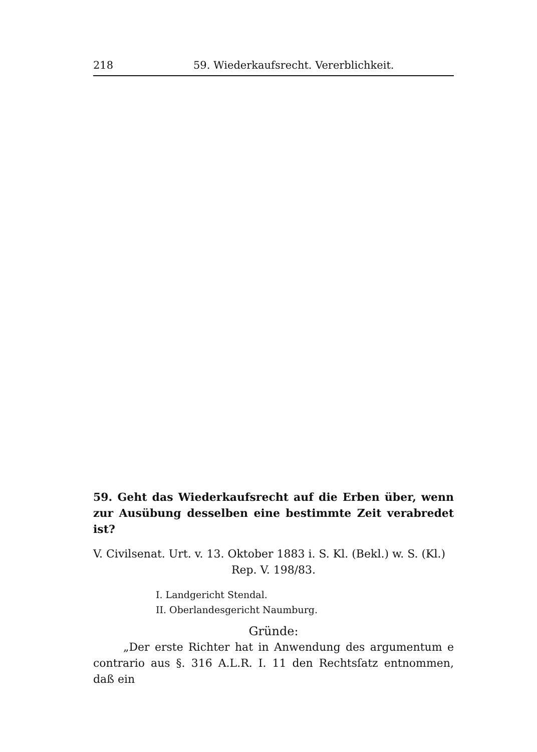218 59. Wiederkaufsrecht. Vererblichkeit.
59. Geht das Wiederkaufsrecht auf die Erben über, wenn zur Ausübung desselben eine bestimmte Zeit verabredet ist?
V. Civilsenat. Urt. v. 13. Oktober 1883 i. S. Kl. (Bekl.) w. S. (Kl.)
Rep. V. 198/83.
I. Landgericht Stendal.
II. Oberlandesgericht Naumburg.
Gründe:
„Der erste Richter hat in Anwendung des argumentum e contrario aus §. 316 A.L.R. I. 11 den Rechtsſatz entnommen, daß ein